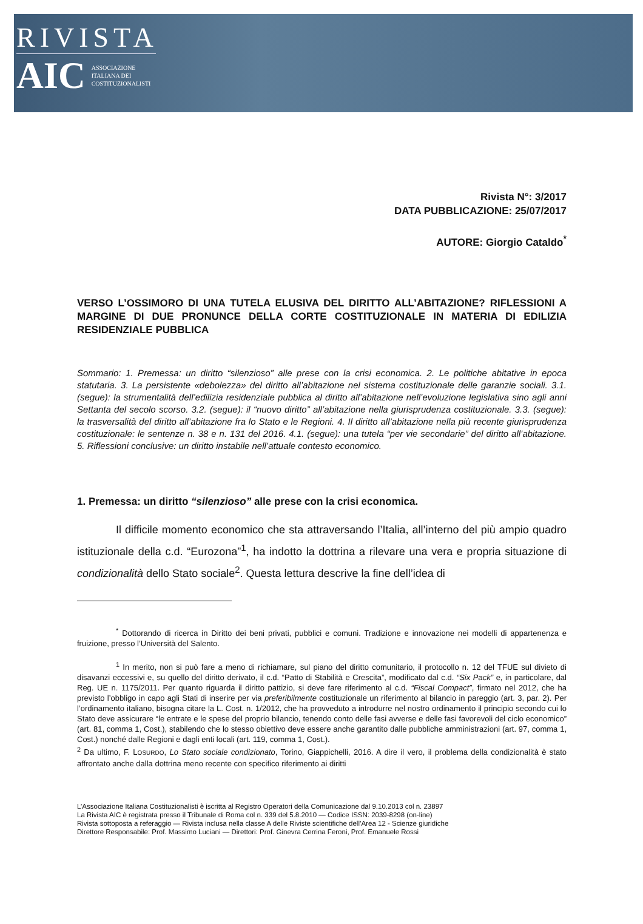RIVISTA
AIC ASSOCIAZIONE
ITALIANA DEI
COSTITUZIONALISTI
Rivista N°: 3/2017
DATA PUBBLICAZIONE: 25/07/2017
AUTORE: Giorgio Cataldo<sup>*</sup>
VERSO L’OSSIMORO DI UNA TUTELA ELUSIVA DEL DIRITTO ALL’ABITAZIONE? RIFLESSIONI A MARGINE DI DUE PRONUNCE DELLA CORTE COSTITUZIONALE IN MATERIA DI EDILIZIA RESIDENZIALE PUBBLICA
Sommario: 1. Premessa: un diritto “silenzioso” alle prese con la crisi economica. 2. Le politiche abitative in epoca statutaria. 3. La persistente «debolezza» del diritto all’abitazione nel sistema costituzionale delle garanzie sociali. 3.1. (segue): la strumentalità dell’edilizia residenziale pubblica al diritto all’abitazione nell’evoluzione legislativa sino agli anni Settanta del secolo scorso. 3.2. (segue): il “nuovo diritto” all’abitazione nella giurisprudenza costituzionale. 3.3. (segue): la trasversalità del diritto all’abitazione fra lo Stato e le Regioni. 4. Il diritto all’abitazione nella più recente giurisprudenza costituzionale: le sentenze n. 38 e n. 131 del 2016. 4.1. (segue): una tutela “per vie secondarie” del diritto all’abitazione. 5. Riflessioni conclusive: un diritto instabile nell’attuale contesto economico.
1. Premessa: un diritto “silenzioso” alle prese con la crisi economica.
Il difficile momento economico che sta attraversando l’Italia, all’interno del più ampio quadro istituzionale della c.d. “Eurozona”<sup>1</sup>, ha indotto la dottrina a rilevare una vera e propria situazione di condizionalità dello Stato sociale<sup>2</sup>. Questa lettura descrive la fine dell’idea di
<sup>*</sup> Dottorando di ricerca in Diritto dei beni privati, pubblici e comuni. Tradizione e innovazione nei modelli di appartenenza e fruizione, presso l’Università del Salento.
<sup>1</sup> In merito, non si può fare a meno di richiamare, sul piano del diritto comunitario, il protocollo n. 12 del TFUE sul divieto di disavanzi eccessivi e, su quello del diritto derivato, il c.d. “Patto di Stabilità e Crescita”, modificato dal c.d. “Six Pack” e, in particolare, dal Reg. UE n. 1175/2011. Per quanto riguarda il diritto pattizio, si deve fare riferimento al c.d. “Fiscal Compact”, firmato nel 2012, che ha previsto l’obbligo in capo agli Stati di inserire per via preferibilmente costituzionale un riferimento al bilancio in pareggio (art. 3, par. 2). Per l’ordinamento italiano, bisogna citare la L. Cost. n. 1/2012, che ha provveduto a introdurre nel nostro ordinamento il principio secondo cui lo Stato deve assicurare “le entrate e le spese del proprio bilancio, tenendo conto delle fasi avverse e delle fasi favorevoli del ciclo economico” (art. 81, comma 1, Cost.), stabilendo che lo stesso obiettivo deve essere anche garantito dalle pubbliche amministrazioni (art. 97, comma 1, Cost.) nonché dalle Regioni e dagli enti locali (art. 119, comma 1, Cost.).
<sup>2</sup> Da ultimo, F. LOSURDO, Lo Stato sociale condizionato, Torino, Giappichelli, 2016. A dire il vero, il problema della condizionalità è stato affrontato anche dalla dottrina meno recente con specifico riferimento ai diritti
L’Associazione Italiana Costituzionalisti è iscritta al Registro Operatori della Comunicazione dal 9.10.2013 col n. 23897
La Rivista AIC è registrata presso il Tribunale di Roma col n. 339 del 5.8.2010 — Codice ISSN: 2039-8298 (on-line)
Rivista sottoposta a referaggio — Rivista inclusa nella classe A delle Riviste scientifiche dell’Area 12 - Scienze giuridiche
Direttore Responsabile: Prof. Massimo Luciani — Direttori: Prof. Ginevra Cerrina Feroni, Prof. Emanuele Rossi